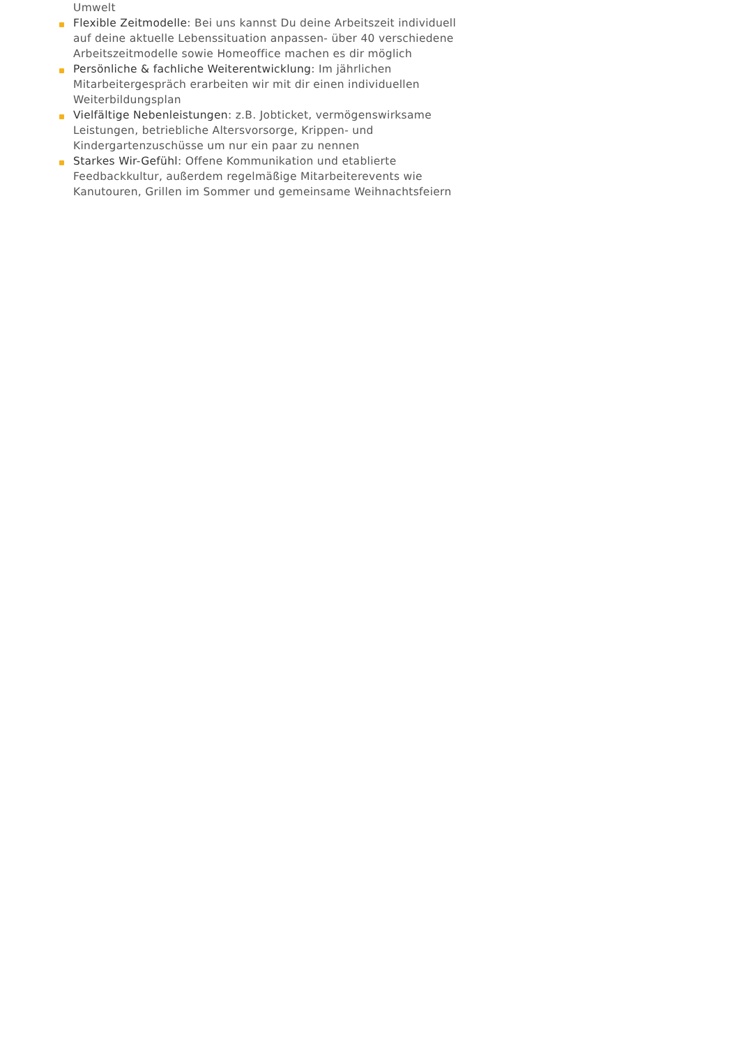Umwelt
Flexible Zeitmodelle: Bei uns kannst Du deine Arbeitszeit individuell auf deine aktuelle Lebenssituation anpassen- über 40 verschiedene Arbeitszeitmodelle sowie Homeoffice machen es dir möglich
Persönliche & fachliche Weiterentwicklung: Im jährlichen Mitarbeitergespräch erarbeiten wir mit dir einen individuellen Weiterbildungsplan
Vielfältige Nebenleistungen: z.B. Jobticket, vermögenswirksame Leistungen, betriebliche Altersvorsorge, Krippen- und Kindergartenzuschüsse um nur ein paar zu nennen
Starkes Wir-Gefühl: Offene Kommunikation und etablierte Feedbackkultur, außerdem regelmäßige Mitarbeiterevents wie Kanutouren, Grillen im Sommer und gemeinsame Weihnachtsfeiern